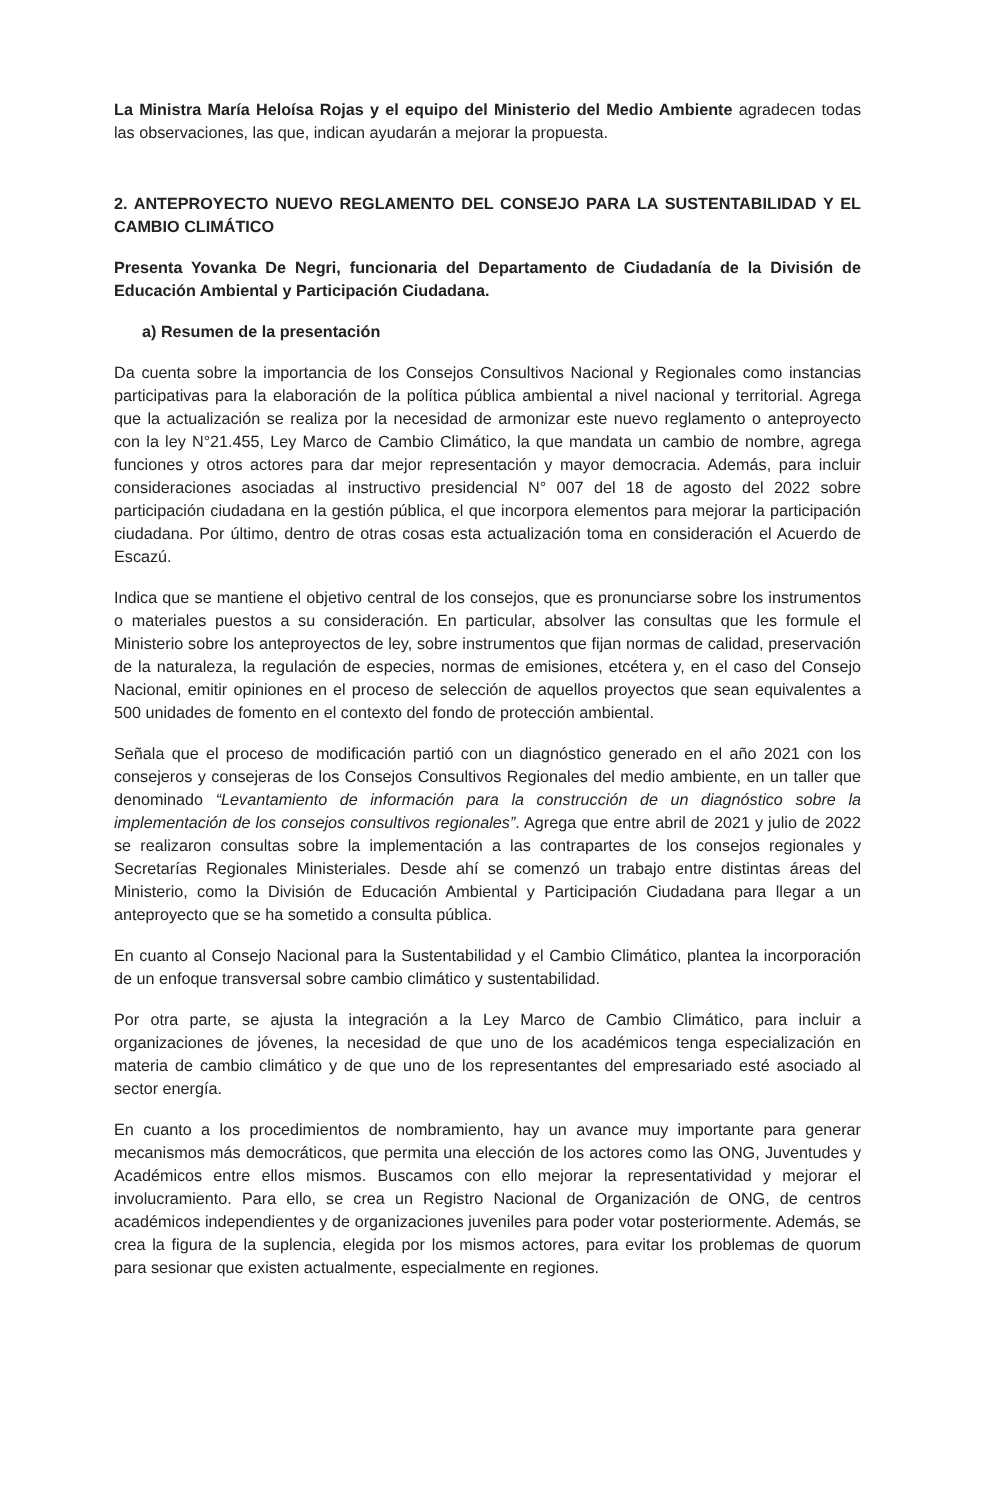La Ministra María Heloísa Rojas y el equipo del Ministerio del Medio Ambiente agradecen todas las observaciones, las que, indican ayudarán a mejorar la propuesta.
2. ANTEPROYECTO NUEVO REGLAMENTO DEL CONSEJO PARA LA SUSTENTABILIDAD Y EL CAMBIO CLIMÁTICO
Presenta Yovanka De Negri, funcionaria del Departamento de Ciudadanía de la División de Educación Ambiental y Participación Ciudadana.
a) Resumen de la presentación
Da cuenta sobre la importancia de los Consejos Consultivos Nacional y Regionales como instancias participativas para la elaboración de la política pública ambiental a nivel nacional y territorial. Agrega que la actualización se realiza por la necesidad de armonizar este nuevo reglamento o anteproyecto con la ley N°21.455, Ley Marco de Cambio Climático, la que mandata un cambio de nombre, agrega funciones y otros actores para dar mejor representación y mayor democracia. Además, para incluir consideraciones asociadas al instructivo presidencial N° 007 del 18 de agosto del 2022 sobre participación ciudadana en la gestión pública, el que incorpora elementos para mejorar la participación ciudadana. Por último, dentro de otras cosas esta actualización toma en consideración el Acuerdo de Escazú.
Indica que se mantiene el objetivo central de los consejos, que es pronunciarse sobre los instrumentos o materiales puestos a su consideración. En particular, absolver las consultas que les formule el Ministerio sobre los anteproyectos de ley, sobre instrumentos que fijan normas de calidad, preservación de la naturaleza, la regulación de especies, normas de emisiones, etcétera y, en el caso del Consejo Nacional, emitir opiniones en el proceso de selección de aquellos proyectos que sean equivalentes a 500 unidades de fomento en el contexto del fondo de protección ambiental.
Señala que el proceso de modificación partió con un diagnóstico generado en el año 2021 con los consejeros y consejeras de los Consejos Consultivos Regionales del medio ambiente, en un taller que denominado “Levantamiento de información para la construcción de un diagnóstico sobre la implementación de los consejos consultivos regionales”. Agrega que entre abril de 2021 y julio de 2022 se realizaron consultas sobre la implementación a las contrapartes de los consejos regionales y Secretarías Regionales Ministeriales. Desde ahí se comenzó un trabajo entre distintas áreas del Ministerio, como la División de Educación Ambiental y Participación Ciudadana para llegar a un anteproyecto que se ha sometido a consulta pública.
En cuanto al Consejo Nacional para la Sustentabilidad y el Cambio Climático, plantea la incorporación de un enfoque transversal sobre cambio climático y sustentabilidad.
Por otra parte, se ajusta la integración a la Ley Marco de Cambio Climático, para incluir a organizaciones de jóvenes, la necesidad de que uno de los académicos tenga especialización en materia de cambio climático y de que uno de los representantes del empresariado esté asociado al sector energía.
En cuanto a los procedimientos de nombramiento, hay un avance muy importante para generar mecanismos más democráticos, que permita una elección de los actores como las ONG, Juventudes y Académicos entre ellos mismos. Buscamos con ello mejorar la representatividad y mejorar el involucramiento. Para ello, se crea un Registro Nacional de Organización de ONG, de centros académicos independientes y de organizaciones juveniles para poder votar posteriormente. Además, se crea la figura de la suplencia, elegida por los mismos actores, para evitar los problemas de quorum para sesionar que existen actualmente, especialmente en regiones.